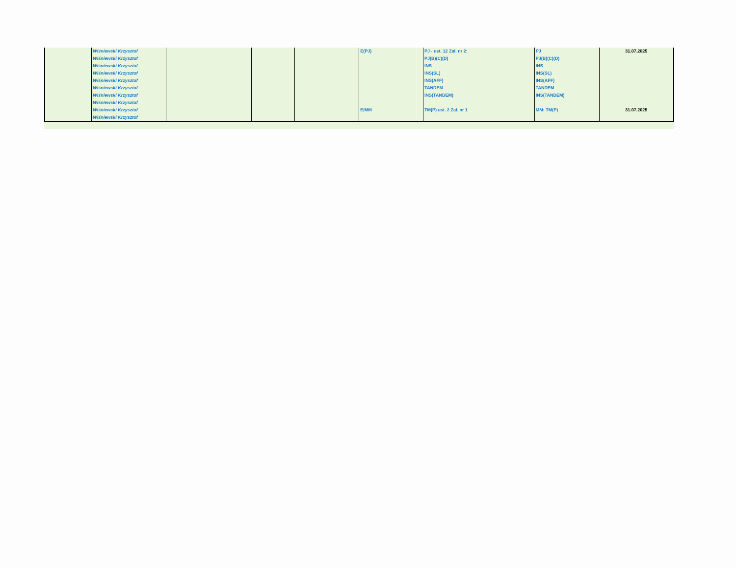| | Wiśniewski Krzysztof | | | | E(PJ) | PJ - ust. 12 Zał. nr 2: | PJ | 31.07.2025 |
| | Wiśniewski Krzysztof | | | | | PJ(B)(C)(D) | PJ(B)(C)(D) | |
| | Wiśniewski Krzysztof | | | | | INS | INS | |
| | Wiśniewski Krzysztof | | | | | INS(SL) | INS(SL) | |
| | Wiśniewski Krzysztof | | | | | INS(AFF) | INS(AFF) | |
| | Wiśniewski Krzysztof | | | | | TANDEM | TANDEM | |
| | Wiśniewski Krzysztof | | | | | INS(TANDEM) | INS(TANDEM) | |
| | Wiśniewski Krzysztof | | | | | | | |
| | Wiśniewski Krzysztof | | | | E/MM | TM(P) ust. 2 Zał. nr 1 | MM: TM(P) | 31.07.2025 |
| | Wiśniewski Krzysztof | | | | | | | |